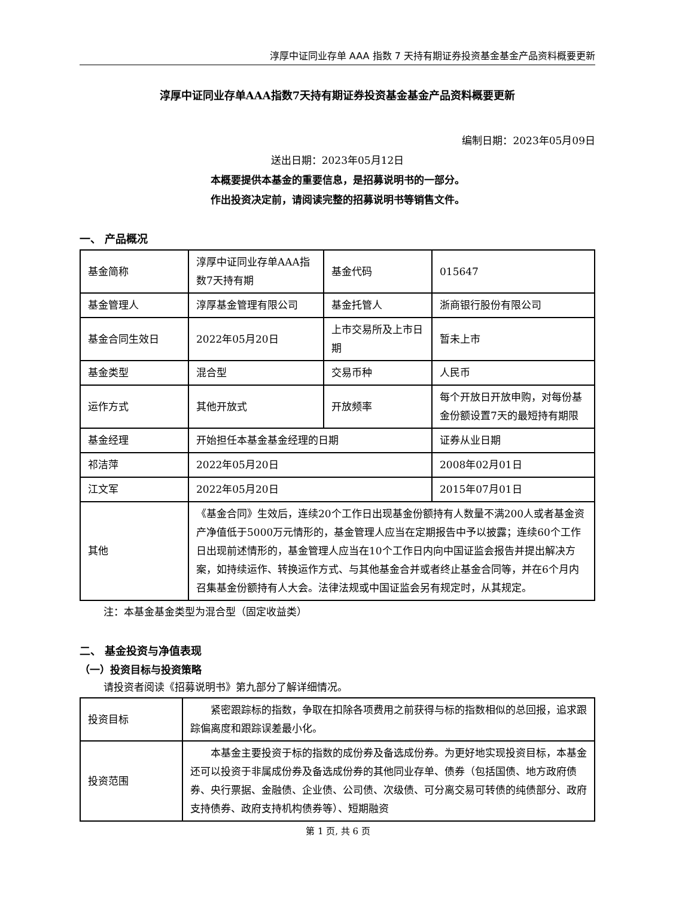淳厚中证同业存单 AAA 指数 7 天持有期证券投资基金基金产品资料概要更新
淳厚中证同业存单AAA指数7天持有期证券投资基金基金产品资料概要更新
编制日期：2023年05月09日
送出日期：2023年05月12日
本概要提供本基金的重要信息，是招募说明书的一部分。
作出投资决定前，请阅读完整的招募说明书等销售文件。
一、 产品概况
| 基金简称 | 淳厚中证同业存单AAA指数7天持有期 | 基金代码 | 015647 |
| 基金管理人 | 淳厚基金管理有限公司 | 基金托管人 | 浙商银行股份有限公司 |
| 基金合同生效日 | 2022年05月20日 | 上市交易所及上市日期 | 暂未上市 |
| 基金类型 | 混合型 | 交易币种 | 人民币 |
| 运作方式 | 其他开放式 | 开放频率 | 每个开放日开放申购，对每份基金份额设置7天的最短持有期限 |
| 基金经理 | 开始担任本基金基金经理的日期 | | 证券从业日期 |
| 祁洁萍 | 2022年05月20日 | | 2008年02月01日 |
| 江文军 | 2022年05月20日 | | 2015年07月01日 |
| 其他 | 《基金合同》生效后，连续20个工作日出现基金份额持有人数量不满200人或者基金资产净值低于5000万元情形的，基金管理人应当在定期报告中予以披露；连续60个工作日出现前述情形的，基金管理人应当在10个工作日内向中国证监会报告并提出解决方案，如持续运作、转换运作方式、与其他基金合并或者终止基金合同等，并在6个月内召集基金份额持有人大会。法律法规或中国证监会另有规定时，从其规定。 | | |
注：本基金基金类型为混合型（固定收益类）
二、 基金投资与净值表现
（一）投资目标与投资策略
请投资者阅读《招募说明书》第九部分了解详细情况。
| 投资目标 | 紧密跟踪标的指数，争取在扣除各项费用之前获得与标的指数相似的总回报，追求跟踪偏离度和跟踪误差最小化。 |
| 投资范围 | 本基金主要投资于标的指数的成份券及备选成份券。为更好地实现投资目标，本基金还可以投资于非属成份券及备选成份券的其他同业存单、债券（包括国债、地方政府债券、央行票据、金融债、企业债、公司债、次级债、可分离交易可转债的纯债部分、政府支持债券、政府支持机构债券等）、短期融资 |
第 1 页, 共 6 页